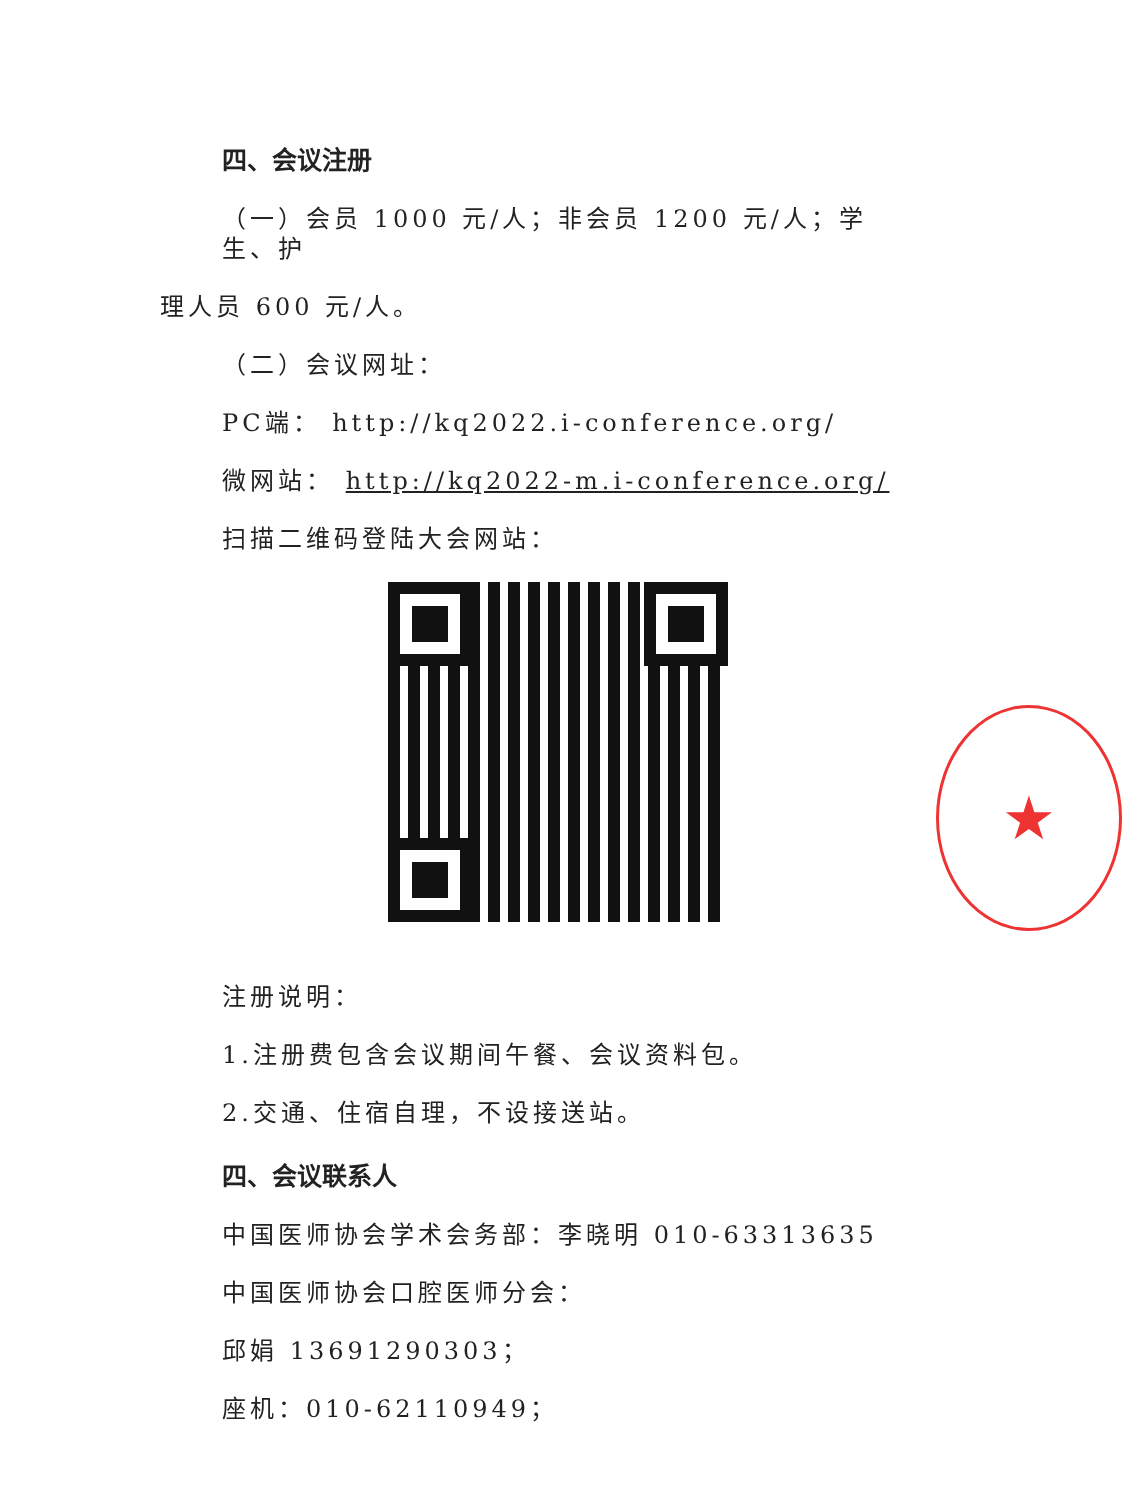四、会议注册
（一）会员 1000 元/人；非会员 1200 元/人；学生、护
理人员 600 元/人。
（二）会议网址：
PC端： http://kq2022.i-conference.org/
微网站： http://kq2022-m.i-conference.org/
扫描二维码登陆大会网站：
注册说明：
1.注册费包含会议期间午餐、会议资料包。
2.交通、住宿自理，不设接送站。
四、会议联系人
中国医师协会学术会务部：李晓明 010-63313635
中国医师协会口腔医师分会：
邱娟 13691290303；
座机：010-62110949；
★